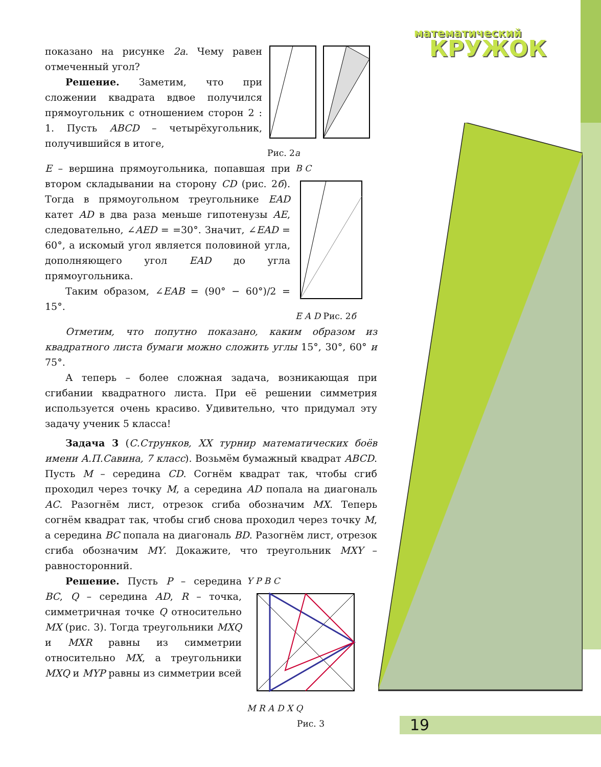математический
КРУЖОК
показано на рисунке 2а. Чему равен отмеченный угол?
Решение. Заметим, что при сложении квадрата вдвое получился прямоугольник с отношением сторон 2 : 1. Пусть ABCD – четырёхугольник, получившийся в итоге,
Рис. 2а
E – вершина прямоугольника, попавшая при втором складывании на сторону CD (рис. 2б). Тогда в прямоугольном треугольнике EAD катет AD в два раза меньше гипотенузы AE, следовательно, ∠AED = =30°. Значит, ∠EAD = 60°, а искомый угол является половиной угла, дополняющего угол EAD до угла прямоугольника.
Таким образом, ∠EAB = (90° − 60°)/2 = 15°.
B C
E A D Рис. 2б
Отметим, что попутно показано, каким образом из квадратного листа бумаги можно сложить углы 15°, 30°, 60° и 75°.
А теперь – более сложная задача, возникающая при сгибании квадратного листа. При её решении симметрия используется очень красиво. Удивительно, что придумал эту задачу ученик 5 класса!
Задача 3 (С.Струнков, XX турнир математических боёв имени А.П.Савина, 7 класс). Возьмём бумажный квадрат ABCD. Пусть M – середина CD. Согнём квадрат так, чтобы сгиб проходил через точку M, а середина AD попала на диагональ AC. Разогнём лист, отрезок сгиба обозначим MX. Теперь согнём квадрат так, чтобы сгиб снова проходил через точку M, а середина BC попала на диагональ BD. Разогнём лист, отрезок сгиба обозначим MY. Докажите, что треугольник MXY – равносторонний.
Решение. Пусть P – середина BC, Q – середина AD, R – точка, симметричная точке Q относительно MX (рис. 3). Тогда треугольники MXQ и MXR равны из симметрии относительно MX, а треугольники MXQ и MYP равны из симметрии всей
Y P B C
M R A D X Q
Рис. 3
19